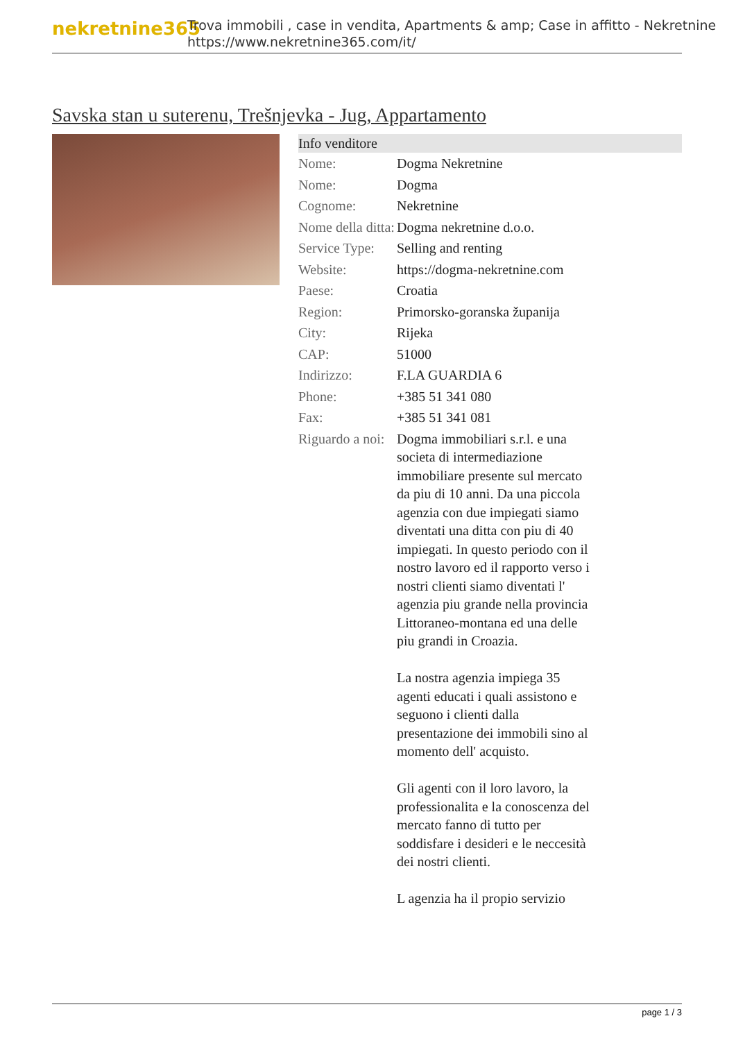nekretnine365
Trova immobili , case in vendita, Apartments & amp; Case in affitto - Nekretnine
https://www.nekretnine365.com/it/
Savska stan u suterenu, Trešnjevka - Jug, Appartamento
Info venditore
| Nome: | Dogma Nekretnine |
| Nome: | Dogma |
| Cognome: | Nekretnine |
| Nome della ditta: | Dogma nekretnine d.o.o. |
| Service Type: | Selling and renting |
| Website: | https://dogma-nekretnine.com |
| Paese: | Croatia |
| Region: | Primorsko-goranska županija |
| City: | Rijeka |
| CAP: | 51000 |
| Indirizzo: | F.LA GUARDIA 6 |
| Phone: | +385 51 341 080 |
| Fax: | +385 51 341 081 |
| Riguardo a noi: | Dogma immobiliari s.r.l. e una societa di intermediazione immobiliare presente sul mercato da piu di 10 anni. Da una piccola agenzia con due impiegati siamo diventati una ditta con piu di 40 impiegati. In questo periodo con il nostro lavoro ed il rapporto verso i nostri clienti siamo diventati l' agenzia piu grande nella provincia Littoraneo-montana ed una delle piu grandi in Croazia. La nostra agenzia impiega 35 agenti educati i quali assistono e seguono i clienti dalla presentazione dei immobili sino al momento dell' acquisto. Gli agenti con il loro lavoro, la professionalita e la conoscenza del mercato fanno di tutto per soddisfare i desideri e le neccesità dei nostri clienti. L agenzia ha il propio servizio |
page 1 / 3